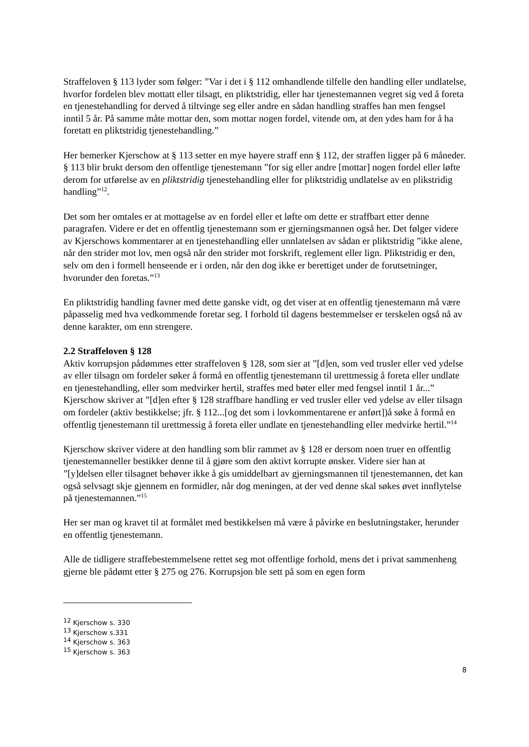Straffeloven § 113 lyder som følger: ”Var i det i § 112 omhandlende tilfelle den handling eller undlatelse, hvorfor fordelen blev mottatt eller tilsagt, en pliktstridig, eller har tjenestemannen vegret sig ved å foreta en tjenestehandling for derved å tiltvinge seg eller andre en sådan handling straffes han men fengsel inntil 5 år. På samme måte mottar den, som mottar nogen fordel, vitende om, at den ydes ham for å ha foretatt en pliktstridig tjenestehandling.”
Her bemerker Kjerschow at § 113 setter en mye høyere straff enn § 112, der straffen ligger på 6 måneder. § 113 blir brukt dersom den offentlige tjenestemann ”for sig eller andre [mottar] nogen fordel eller løfte derom for utførelse av en pliktstridig tjenestehandling eller for pliktstridig undlatelse av en plikstridig handling”<sup>12</sup>.
Det som her omtales er at mottagelse av en fordel eller et løfte om dette er straffbart etter denne paragrafen. Videre er det en offentlig tjenestemann som er gjerningsmannen også her. Det følger videre av Kjerschows kommentarer at en tjenestehandling eller unnlatelsen av sådan er pliktstridig ”ikke alene, når den strider mot lov, men også når den strider mot forskrift, reglement eller lign. Pliktstridig er den, selv om den i formell henseende er i orden, når den dog ikke er berettiget under de forutsetninger, hvorunder den foretas.”<sup>13</sup>
En pliktstridig handling favner med dette ganske vidt, og det viser at en offentlig tjenestemann må være påpasselig med hva vedkommende foretar seg. I forhold til dagens bestemmelser er terskelen også nå av denne karakter, om enn strengere.
2.2 Straffeloven § 128
Aktiv korrupsjon pådømmes etter straffeloven § 128, som sier at ”[d]en, som ved trusler eller ved ydelse av eller tilsagn om fordeler søker å formå en offentlig tjenestemann til urettmessig å foreta eller undlate en tjenestehandling, eller som medvirker hertil, straffes med bøter eller med fengsel inntil 1 år...” Kjerschow skriver at ”[d]en efter § 128 straffbare handling er ved trusler eller ved ydelse av eller tilsagn om fordeler (aktiv bestikkelse; jfr. § 112...[og det som i lovkommentarene er anført])å søke å formå en offentlig tjenestemann til urettmessig å foreta eller undlate en tjenestehandling eller medvirke hertil.”<sup>14</sup>
Kjerschow skriver videre at den handling som blir rammet av § 128 er dersom noen truer en offentlig tjenestemanneller bestikker denne til å gjøre som den aktivt korrupte ønsker. Videre sier han at ”[y]delsen eller tilsagnet behøver ikke å gis umiddelbart av gjerningsmannen til tjenestemannen, det kan også selvsagt skje gjennem en formidler, når dog meningen, at der ved denne skal søkes øvet innflytelse på tjenestemannen.”<sup>15</sup>
Her ser man og kravet til at formålet med bestikkelsen må være å påvirke en beslutningstaker, herunder en offentlig tjenestemann.
Alle de tidligere straffebestemmelsene rettet seg mot offentlige forhold, mens det i privat sammenheng gjerne ble pådømt etter § 275 og 276. Korrupsjon ble sett på som en egen form
<sup>12</sup> Kjerschow s. 330
<sup>13</sup> Kjerschow s.331
<sup>14</sup> Kjerschow s. 363
<sup>15</sup> Kjerschow s. 363
8